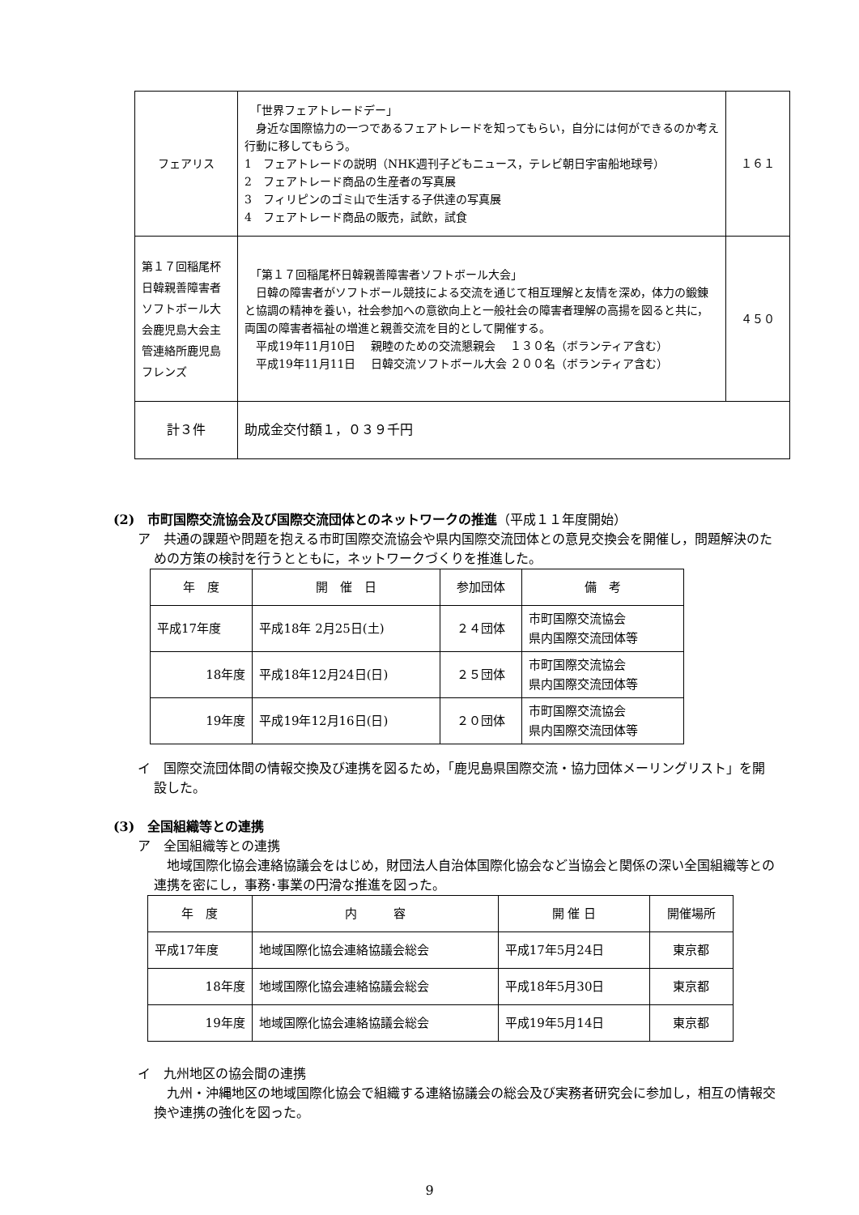| フェアリス | 「世界フェアトレードデー」 身近な国際協力の一つであるフェアトレードを知ってもらい，自分には何ができるのか考え行動に移してもらう。 1 フェアトレードの説明（NHK週刊子どもニュース，テレビ朝日宇宙船地球号） 2 フェアトレード商品の生産者の写真展 3 フィリピンのゴミ山で生活する子供達の写真展 4 フェアトレード商品の販売，試飲，試食 | １６１ |
| 第１７回稲尾杯日韓親善障害者ソフトボール大会鹿児島大会主管連絡所鹿児島フレンズ | 「第１７回稲尾杯日韓親善障害者ソフトボール大会」 日韓の障害者がソフトボール競技による交流を通じて相互理解と友情を深め，体力の鍛錬と協調の精神を養い，社会参加への意欲向上と一般社会の障害者理解の高揚を図ると共に，両国の障害者福祉の増進と親善交流を目的として開催する。 平成19年11月10日 親睦のための交流懇親会 １３０名（ボランティア含む） 平成19年11月11日 日韓交流ソフトボール大会 ２００名（ボランティア含む） | ４５０ |
| 計３件 | 助成金交付額１，０３９千円 | |
(2)　市町国際交流協会及び国際交流団体とのネットワークの推進（平成１１年度開始）
ア　共通の課題や問題を抱える市町国際交流協会や県内国際交流団体との意見交換会を開催し，問題解決のための方策の検討を行うとともに，ネットワークづくりを推進した。
| 年 度 | 開 催 日 | 参加団体 | 備 考 |
| --- | --- | --- | --- |
| 平成17年度 | 平成18年 2月25日(土) | ２４団体 | 市町国際交流協会 県内国際交流団体等 |
| 18年度 | 平成18年12月24日(日) | ２５団体 | 市町国際交流協会 県内国際交流団体等 |
| 19年度 | 平成19年12月16日(日) | ２０団体 | 市町国際交流協会 県内国際交流団体等 |
イ　国際交流団体間の情報交換及び連携を図るため，「鹿児島県国際交流・協力団体メーリングリスト」を開設した。
(3)　全国組織等との連携
ア　全国組織等との連携
　地域国際化協会連絡協議会をはじめ，財団法人自治体国際化協会など当協会と関係の深い全国組織等との連携を密にし，事務･事業の円滑な推進を図った。
| 年 度 | 内 容 | 開 催 日 | 開催場所 |
| --- | --- | --- | --- |
| 平成17年度 | 地域国際化協会連絡協議会総会 | 平成17年5月24日 | 東京都 |
| 18年度 | 地域国際化協会連絡協議会総会 | 平成18年5月30日 | 東京都 |
| 19年度 | 地域国際化協会連絡協議会総会 | 平成19年5月14日 | 東京都 |
イ　九州地区の協会間の連携
　九州・沖縄地区の地域国際化協会で組織する連絡協議会の総会及び実務者研究会に参加し，相互の情報交換や連携の強化を図った。
9